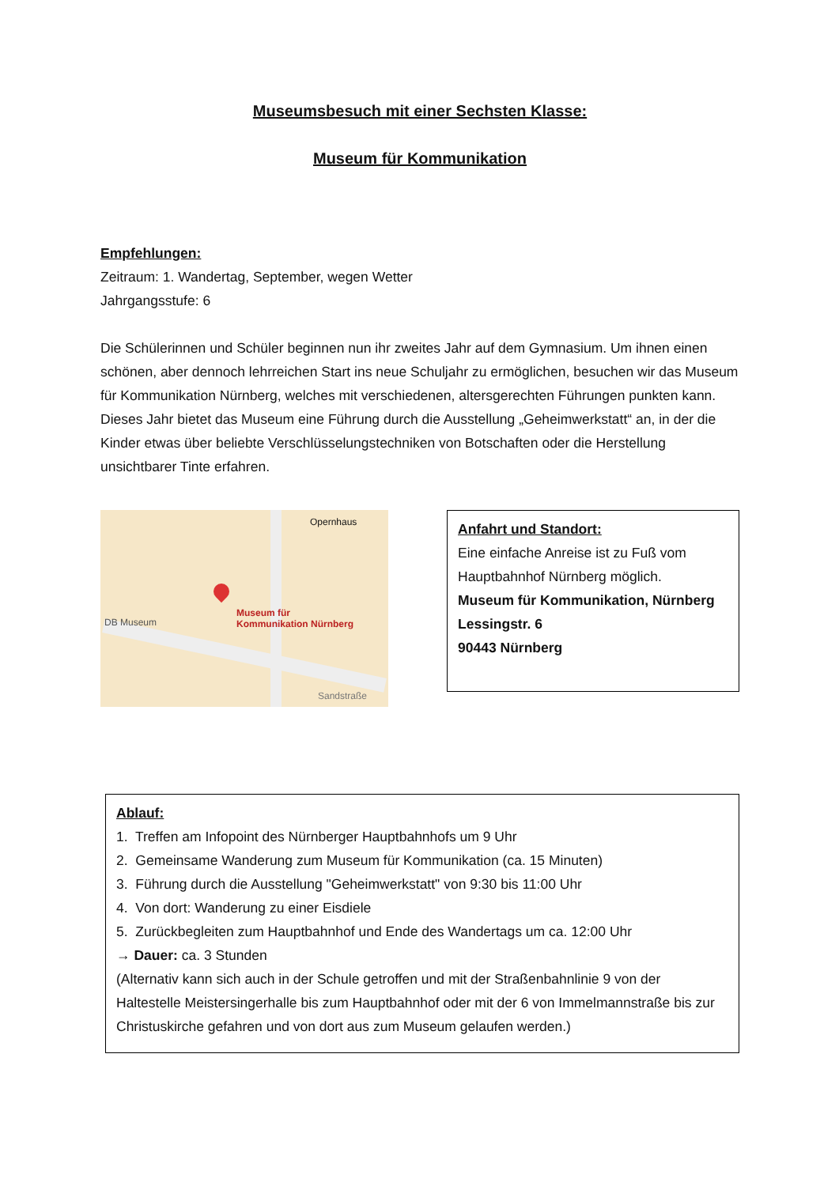Museumsbesuch mit einer Sechsten Klasse:
Museum für Kommunikation
Empfehlungen:
Zeitraum: 1. Wandertag, September, wegen Wetter
Jahrgangsstufe: 6
Die Schülerinnen und Schüler beginnen nun ihr zweites Jahr auf dem Gymnasium. Um ihnen einen schönen, aber dennoch lehrreichen Start ins neue Schuljahr zu ermöglichen, besuchen wir das Museum für Kommunikation Nürnberg, welches mit verschiedenen, altersgerechten Führungen punkten kann.
Dieses Jahr bietet das Museum eine Führung durch die Ausstellung „Geheimwerkstatt“ an, in der die Kinder etwas über beliebte Verschlüsselungstechniken von Botschaften oder die Herstellung unsichtbarer Tinte erfahren.
Opernhaus
DB Museum
Museum für
Kommunikation Nürnberg
Sandstraße
Anfahrt und Standort:
Eine einfache Anreise ist zu Fuß vom Hauptbahnhof Nürnberg möglich.
Museum für Kommunikation, Nürnberg
Lessingstr. 6
90443 Nürnberg
Ablauf:
1. Treffen am Infopoint des Nürnberger Hauptbahnhofs um 9 Uhr
2. Gemeinsame Wanderung zum Museum für Kommunikation (ca. 15 Minuten)
3. Führung durch die Ausstellung "Geheimwerkstatt" von 9:30 bis 11:00 Uhr
4. Von dort: Wanderung zu einer Eisdiele
5. Zurückbegleiten zum Hauptbahnhof und Ende des Wandertags um ca. 12:00 Uhr
→ Dauer: ca. 3 Stunden
(Alternativ kann sich auch in der Schule getroffen und mit der Straßenbahnlinie 9 von der Haltestelle Meistersingerhalle bis zum Hauptbahnhof oder mit der 6 von Immelmannstraße bis zur Christuskirche gefahren und von dort aus zum Museum gelaufen werden.)